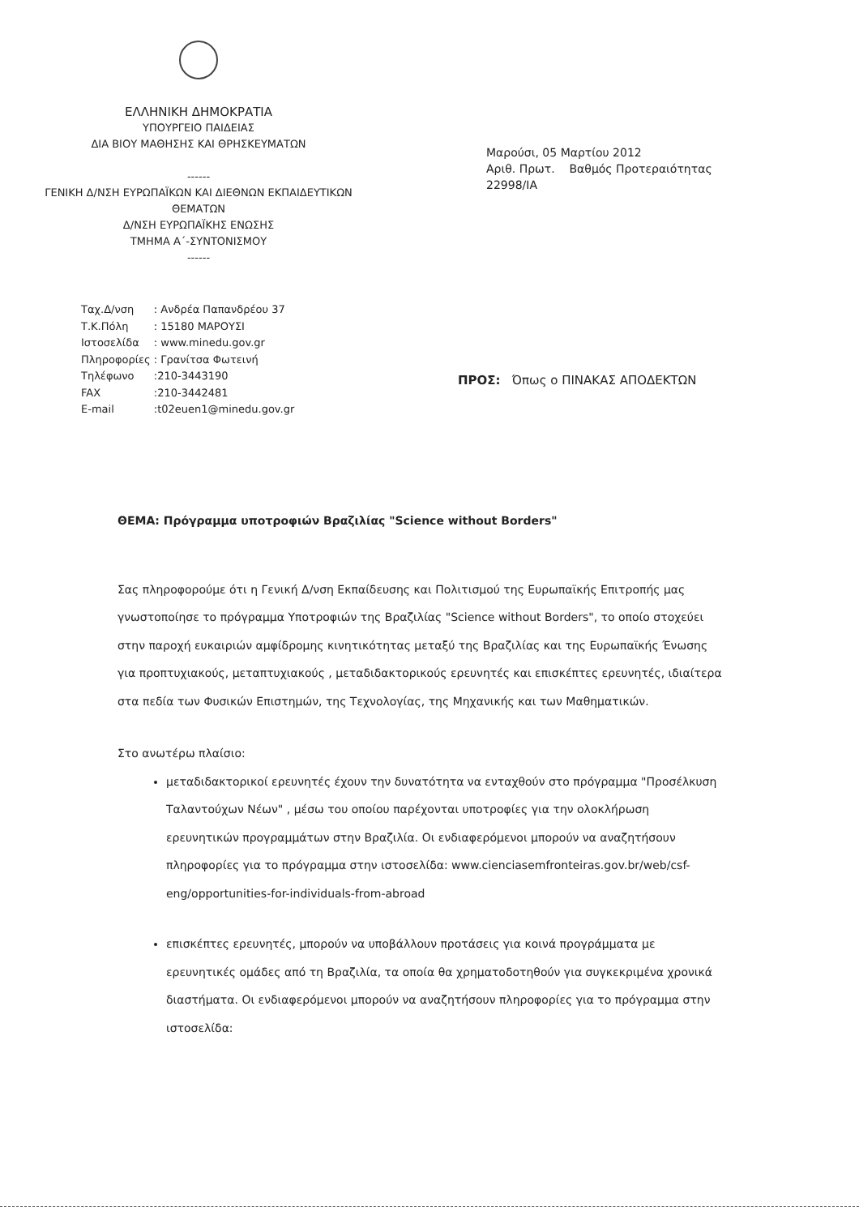ΕΛΛΗΝΙΚΗ ΔΗΜΟΚΡΑΤΙΑ
ΥΠΟΥΡΓΕΙΟ ΠΑΙΔΕΙΑΣ
ΔΙΑ ΒΙΟΥ ΜΑΘΗΣΗΣ ΚΑΙ ΘΡΗΣΚΕΥΜΑΤΩΝ
------
ΓΕΝΙΚΗ Δ/ΝΣΗ ΕΥΡΩΠΑΪΚΩΝ ΚΑΙ ΔΙΕΘΝΩΝ ΕΚΠΑΙΔΕΥΤΙΚΩΝ ΘΕΜΑΤΩΝ
Δ/ΝΣΗ ΕΥΡΩΠΑΪΚΗΣ ΕΝΩΣΗΣ
ΤΜΗΜΑ Α΄-ΣΥΝΤΟΝΙΣΜΟΥ
------
Μαρούσι, 05 Μαρτίου 2012
Αριθ. Πρωτ. Βαθμός Προτεραιότητας
22998/ΙΑ
| Ταχ.Δ/νση | : Ανδρέα Παπανδρέου 37 |
| Τ.Κ.Πόλη | : 15180 ΜΑΡΟΥΣΙ |
| Ιστοσελίδα | : www.minedu.gov.gr |
| Πληροφορίες | : Γρανίτσα Φωτεινή |
| Τηλέφωνο | :210-3443190 |
| FAX | :210-3442481 |
| E-mail | :t02euen1@minedu.gov.gr |
ΠΡΟΣ: Όπως ο ΠΙΝΑΚΑΣ ΑΠΟΔΕΚΤΩΝ
ΘΕΜΑ: Πρόγραμμα υποτροφιών Βραζιλίας "Science without Borders"
Σας πληροφορούμε ότι η Γενική Δ/νση Εκπαίδευσης και Πολιτισμού της Ευρωπαϊκής Επιτροπής μας γνωστοποίησε το πρόγραμμα Υποτροφιών της Βραζιλίας "Science without Borders", το οποίο στοχεύει στην παροχή ευκαιριών αμφίδρομης κινητικότητας μεταξύ της Βραζιλίας και της Ευρωπαϊκής Ένωσης για προπτυχιακούς, μεταπτυχιακούς , μεταδιδακτορικούς ερευνητές και επισκέπτες ερευνητές, ιδιαίτερα στα πεδία των Φυσικών Επιστημών, της Τεχνολογίας, της Μηχανικής και των Μαθηματικών.
Στο ανωτέρω πλαίσιο:
μεταδιδακτορικοί ερευνητές έχουν την δυνατότητα να ενταχθούν στο πρόγραμμα "Προσέλκυση Ταλαντούχων Νέων" , μέσω του οποίου παρέχονται υποτροφίες για την ολοκλήρωση ερευνητικών προγραμμάτων στην Βραζιλία. Οι ενδιαφερόμενοι μπορούν να αναζητήσουν πληροφορίες για το πρόγραμμα στην ιστοσελίδα: www.cienciasemfronteiras.gov.br/web/csf-eng/opportunities-for-individuals-from-abroad
επισκέπτες ερευνητές, μπορούν να υποβάλλουν προτάσεις για κοινά προγράμματα με ερευνητικές ομάδες από τη Βραζιλία, τα οποία θα χρηματοδοτηθούν για συγκεκριμένα χρονικά διαστήματα. Οι ενδιαφερόμενοι μπορούν να αναζητήσουν πληροφορίες για το πρόγραμμα στην ιστοσελίδα: